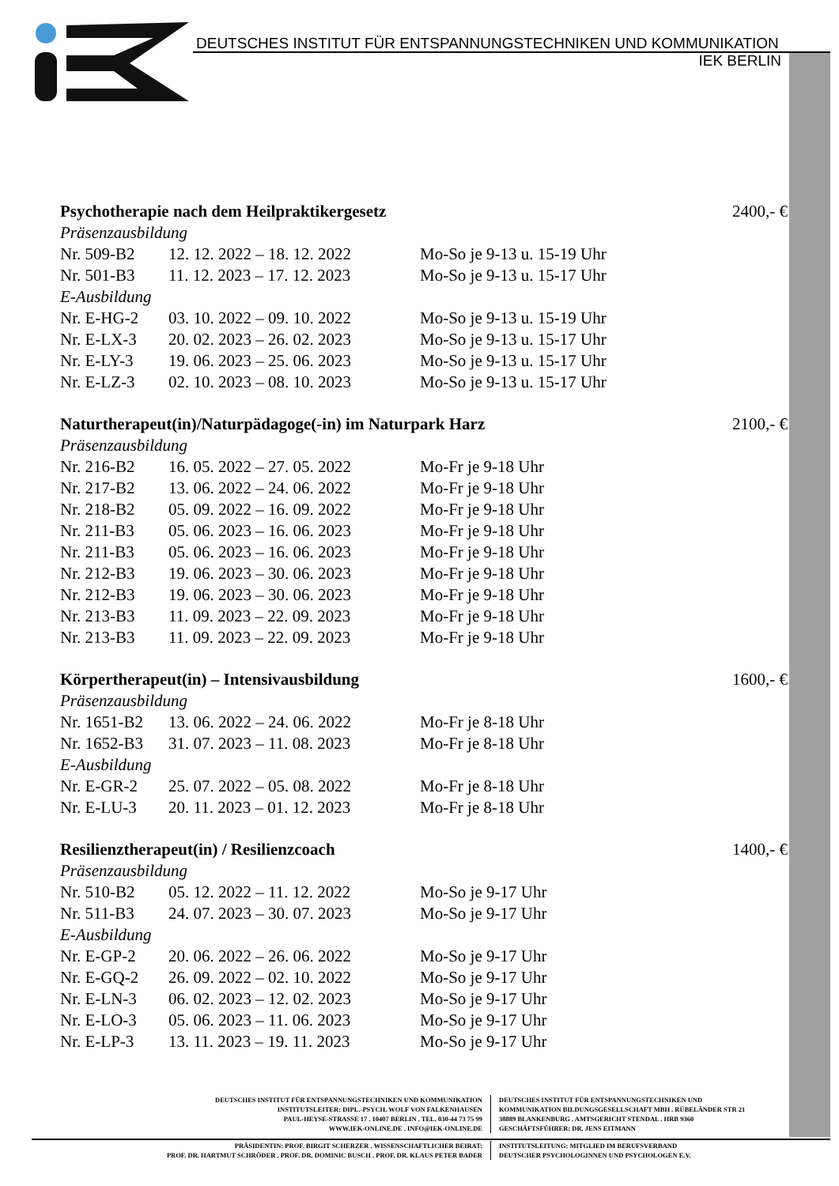DEUTSCHES INSTITUT FÜR ENTSPANNUNGSTECHNIKEN UND KOMMUNIKATION
IEK BERLIN
| Psychotherapie nach dem Heilpraktikergesetz | | | 2400,- € |
| Präsenzausbildung | | | |
| Nr. 509-B2 | 12. 12. 2022 – 18. 12. 2022 | Mo-So je 9-13 u. 15-19 Uhr | |
| Nr. 501-B3 | 11. 12. 2023 – 17. 12. 2023 | Mo-So je 9-13 u. 15-17 Uhr | |
| E-Ausbildung | | | |
| Nr. E-HG-2 | 03. 10. 2022 – 09. 10. 2022 | Mo-So je 9-13 u. 15-19 Uhr | |
| Nr. E-LX-3 | 20. 02. 2023 – 26. 02. 2023 | Mo-So je 9-13 u. 15-17 Uhr | |
| Nr. E-LY-3 | 19. 06. 2023 – 25. 06. 2023 | Mo-So je 9-13 u. 15-17 Uhr | |
| Nr. E-LZ-3 | 02. 10. 2023 – 08. 10. 2023 | Mo-So je 9-13 u. 15-17 Uhr | |
| Naturtherapeut(in)/Naturpädagoge(-in) im Naturpark Harz | | | 2100,- € |
| Präsenzausbildung | | | |
| Nr. 216-B2 | 16. 05. 2022 – 27. 05. 2022 | Mo-Fr je 9-18 Uhr | |
| Nr. 217-B2 | 13. 06. 2022 – 24. 06. 2022 | Mo-Fr je 9-18 Uhr | |
| Nr. 218-B2 | 05. 09. 2022 – 16. 09. 2022 | Mo-Fr je 9-18 Uhr | |
| Nr. 211-B3 | 05. 06. 2023 – 16. 06. 2023 | Mo-Fr je 9-18 Uhr | |
| Nr. 211-B3 | 05. 06. 2023 – 16. 06. 2023 | Mo-Fr je 9-18 Uhr | |
| Nr. 212-B3 | 19. 06. 2023 – 30. 06. 2023 | Mo-Fr je 9-18 Uhr | |
| Nr. 212-B3 | 19. 06. 2023 – 30. 06. 2023 | Mo-Fr je 9-18 Uhr | |
| Nr. 213-B3 | 11. 09. 2023 – 22. 09. 2023 | Mo-Fr je 9-18 Uhr | |
| Nr. 213-B3 | 11. 09. 2023 – 22. 09. 2023 | Mo-Fr je 9-18 Uhr | |
| Körpertherapeut(in) – Intensivausbildung | | | 1600,- € |
| Präsenzausbildung | | | |
| Nr. 1651-B2 | 13. 06. 2022 – 24. 06. 2022 | Mo-Fr je 8-18 Uhr | |
| Nr. 1652-B3 | 31. 07. 2023 – 11. 08. 2023 | Mo-Fr je 8-18 Uhr | |
| E-Ausbildung | | | |
| Nr. E-GR-2 | 25. 07. 2022 – 05. 08. 2022 | Mo-Fr je 8-18 Uhr | |
| Nr. E-LU-3 | 20. 11. 2023 – 01. 12. 2023 | Mo-Fr je 8-18 Uhr | |
| Resilienztherapeut(in) / Resilienzcoach | | | 1400,- € |
| Präsenzausbildung | | | |
| Nr. 510-B2 | 05. 12. 2022 – 11. 12. 2022 | Mo-So je 9-17 Uhr | |
| Nr. 511-B3 | 24. 07. 2023 – 30. 07. 2023 | Mo-So je 9-17 Uhr | |
| E-Ausbildung | | | |
| Nr. E-GP-2 | 20. 06. 2022 – 26. 06. 2022 | Mo-So je 9-17 Uhr | |
| Nr. E-GQ-2 | 26. 09. 2022 – 02. 10. 2022 | Mo-So je 9-17 Uhr | |
| Nr. E-LN-3 | 06. 02. 2023 – 12. 02. 2023 | Mo-So je 9-17 Uhr | |
| Nr. E-LO-3 | 05. 06. 2023 – 11. 06. 2023 | Mo-So je 9-17 Uhr | |
| Nr. E-LP-3 | 13. 11. 2023 – 19. 11. 2023 | Mo-So je 9-17 Uhr | |
DEUTSCHES INSTITUT FÜR ENTSPANNUNGSTECHNIKEN UND KOMMUNIKATION
INSTITUTSLEITER: DIPL.-PSYCH. WOLF VON FALKENHAUSEN
PAUL-HEYSE-STRASSE 17 . 10407 BERLIN . TEL. 030-44 73 75 99
WWW.IEK-ONLINE.DE . INFO@IEK-ONLINE.DE
DEUTSCHES INSTITUT FÜR ENTSPANNUNGSTECHNIKEN UND
KOMMUNIKATION BILDUNGSGESELLSCHAFT MBH . RÜBELÄNDER STR 21
38889 BLANKENBURG . AMTSGERICHT STENDAL . HRB 9360
GESCHÄFTSFÜHRER: DR. JENS EITMANN
PRÄSIDENTIN: PROF. BIRGIT SCHERZER . WISSENSCHAFTLICHER BEIRAT:
PROF. DR. HARTMUT SCHRÖDER . PROF. DR. DOMINIC BUSCH . PROF. DR. KLAUS PETER BADER
INSTITUTSLEITUNG: MITGLIED IM BERUFSVERBAND
DEUTSCHER PSYCHOLOGINNEN UND PSYCHOLOGEN E.V.